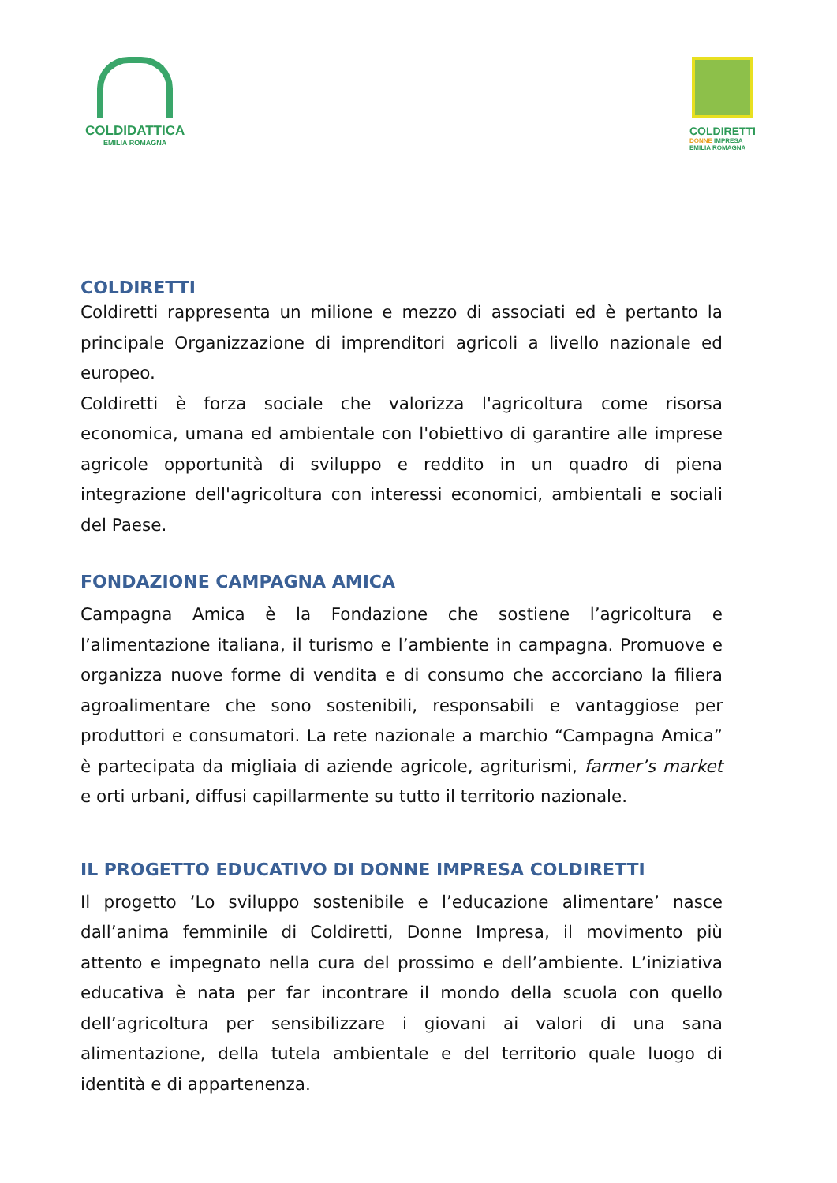COLDIDATTICA
EMILIA ROMAGNA
COLDIRETTI
DONNE IMPRESA
EMILIA ROMAGNA
COLDIRETTI
Coldiretti rappresenta un milione e mezzo di associati ed è pertanto la principale Organizzazione di imprenditori agricoli a livello nazionale ed europeo.
Coldiretti è forza sociale che valorizza l'agricoltura come risorsa economica, umana ed ambientale con l'obiettivo di garantire alle imprese agricole opportunità di sviluppo e reddito in un quadro di piena integrazione dell'agricoltura con interessi economici, ambientali e sociali del Paese.
FONDAZIONE CAMPAGNA AMICA
Campagna Amica è la Fondazione che sostiene l’agricoltura e l’alimentazione italiana, il turismo e l’ambiente in campagna. Promuove e organizza nuove forme di vendita e di consumo che accorciano la filiera agroalimentare che sono sostenibili, responsabili e vantaggiose per produttori e consumatori. La rete nazionale a marchio “Campagna Amica” è partecipata da migliaia di aziende agricole, agriturismi, farmer’s market e orti urbani, diffusi capillarmente su tutto il territorio nazionale.
IL PROGETTO EDUCATIVO DI DONNE IMPRESA COLDIRETTI
Il progetto ‘Lo sviluppo sostenibile e l’educazione alimentare’ nasce dall’anima femminile di Coldiretti, Donne Impresa, il movimento più attento e impegnato nella cura del prossimo e dell’ambiente. L’iniziativa educativa è nata per far incontrare il mondo della scuola con quello dell’agricoltura per sensibilizzare i giovani ai valori di una sana alimentazione, della tutela ambientale e del territorio quale luogo di identità e di appartenenza.